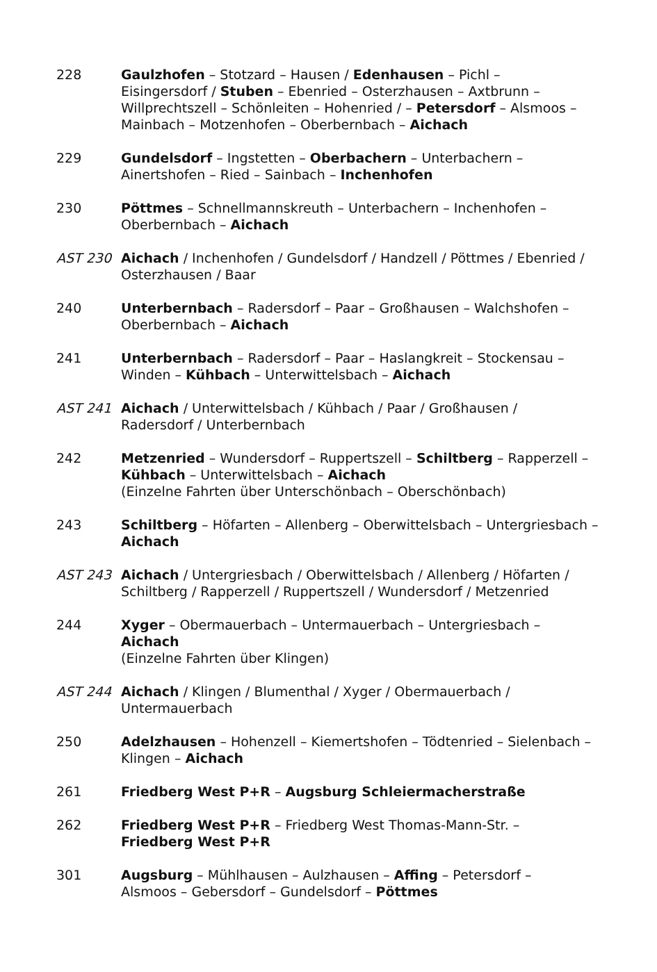228 Gaulzhofen – Stotzard – Hausen / Edenhausen – Pichl –
Eisingersdorf / Stuben – Ebenried – Osterzhausen – Axtbrunn –
Willprechtszell – Schönleiten – Hohenried / – Petersdorf – Alsmoos –
Mainbach – Motzenhofen – Oberbernbach – Aichach
229 Gundelsdorf – Ingstetten – Oberbachern – Unterbachern –
Ainertshofen – Ried – Sainbach – Inchenhofen
230 Pöttmes – Schnellmannskreuth – Unterbachern – Inchenhofen –
Oberbernbach – Aichach
AST 230 Aichach / Inchenhofen / Gundelsdorf / Handzell / Pöttmes / Ebenried /
Osterzhausen / Baar
240 Unterbernbach – Radersdorf – Paar – Großhausen – Walchshofen –
Oberbernbach – Aichach
241 Unterbernbach – Radersdorf – Paar – Haslangkreit – Stockensau –
Winden – Kühbach – Unterwittelsbach – Aichach
AST 241 Aichach / Unterwittelsbach / Kühbach / Paar / Großhausen /
Radersdorf / Unterbernbach
242 Metzenried – Wundersdorf – Ruppertszell – Schiltberg – Rapperzell –
Kühbach – Unterwittelsbach – Aichach
(Einzelne Fahrten über Unterschönbach – Oberschönbach)
243 Schiltberg – Höfarten – Allenberg – Oberwittelsbach – Untergriesbach –
Aichach
AST 243 Aichach / Untergriesbach / Oberwittelsbach / Allenberg / Höfarten /
Schiltberg / Rapperzell / Ruppertszell / Wundersdorf / Metzenried
244 Xyger – Obermauerbach – Untermauerbach – Untergriesbach – Aichach
(Einzelne Fahrten über Klingen)
AST 244 Aichach / Klingen / Blumenthal / Xyger / Obermauerbach /
Untermauerbach
250 Adelzhausen – Hohenzell – Kiemertshofen – Tödtenried – Sielenbach –
Klingen – Aichach
261 Friedberg West P+R – Augsburg Schleiermacherstraße
262 Friedberg West P+R – Friedberg West Thomas-Mann-Str. –
Friedberg West P+R
301 Augsburg – Mühlhausen – Aulzhausen – Affing – Petersdorf –
Alsmoos – Gebersdorf – Gundelsdorf – Pöttmes